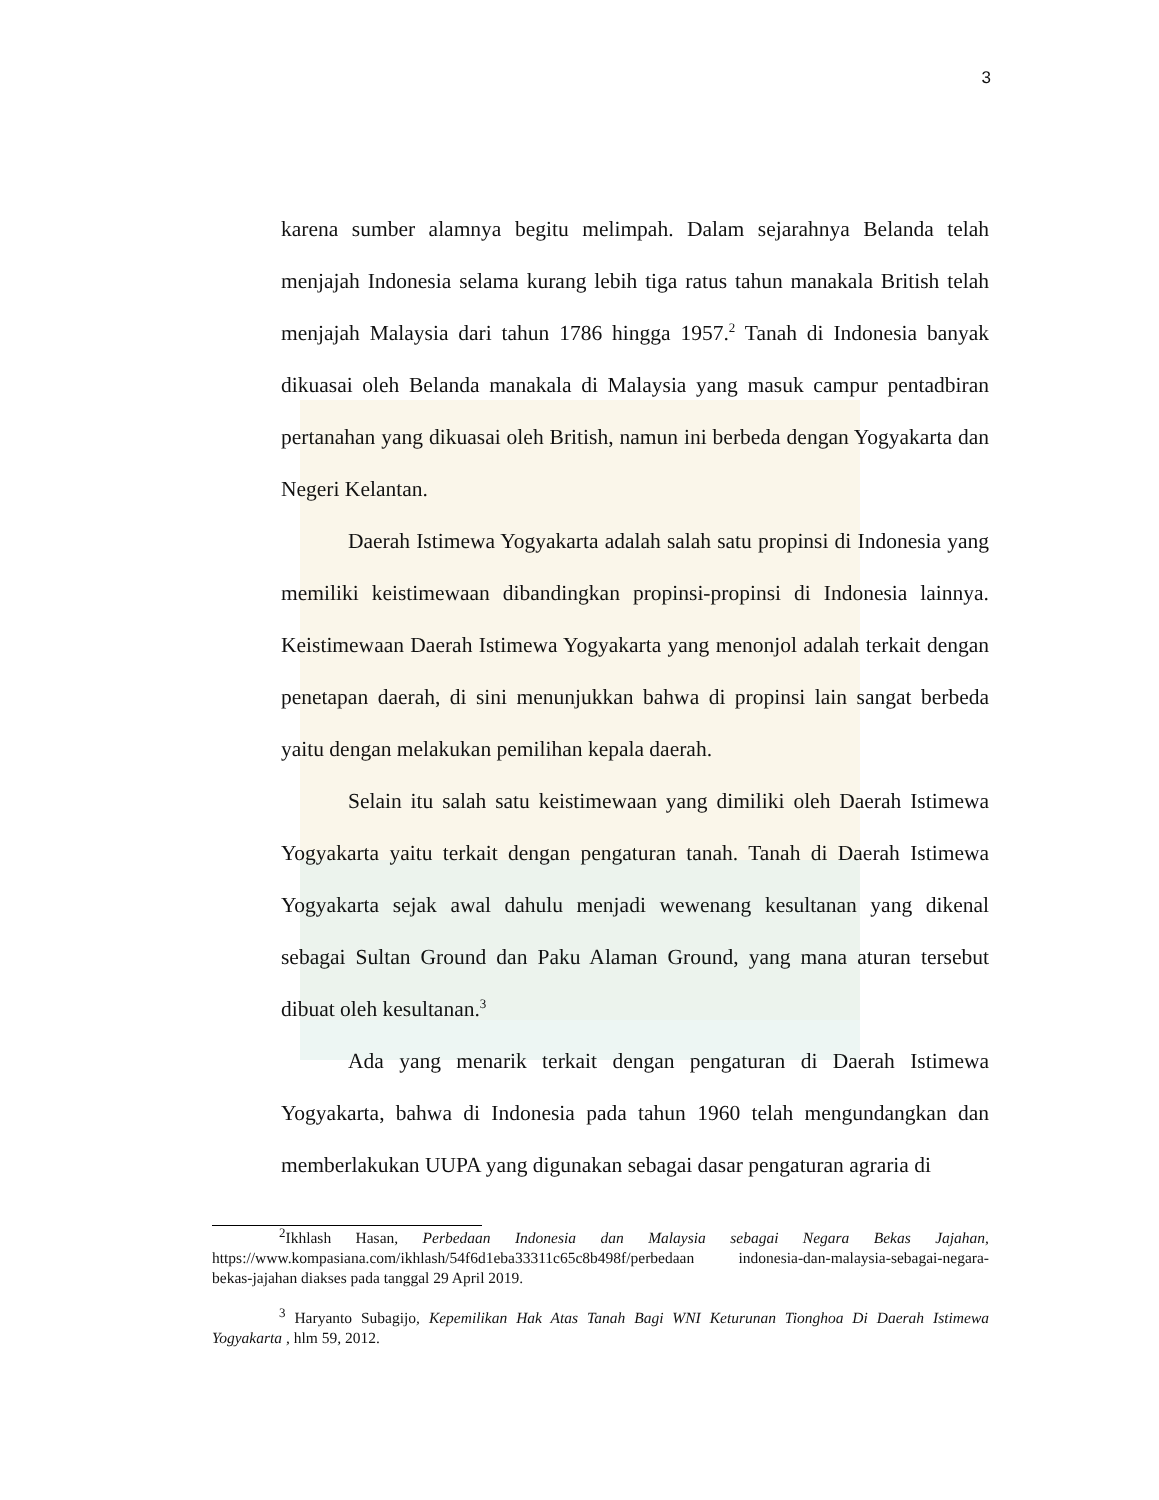3
karena sumber alamnya begitu melimpah. Dalam sejarahnya Belanda telah menjajah Indonesia selama kurang lebih tiga ratus tahun manakala British telah menjajah Malaysia dari tahun 1786 hingga 1957.<sup>2</sup> Tanah di Indonesia banyak dikuasai oleh Belanda manakala di Malaysia yang masuk campur pentadbiran pertanahan yang dikuasai oleh British, namun ini berbeda dengan Yogyakarta dan Negeri Kelantan.
Daerah Istimewa Yogyakarta adalah salah satu propinsi di Indonesia yang memiliki keistimewaan dibandingkan propinsi-propinsi di Indonesia lainnya. Keistimewaan Daerah Istimewa Yogyakarta yang menonjol adalah terkait dengan penetapan daerah, di sini menunjukkan bahwa di propinsi lain sangat berbeda yaitu dengan melakukan pemilihan kepala daerah.
Selain itu salah satu keistimewaan yang dimiliki oleh Daerah Istimewa Yogyakarta yaitu terkait dengan pengaturan tanah. Tanah di Daerah Istimewa Yogyakarta sejak awal dahulu menjadi wewenang kesultanan yang dikenal sebagai Sultan Ground dan Paku Alaman Ground, yang mana aturan tersebut dibuat oleh kesultanan.<sup>3</sup>
Ada yang menarik terkait dengan pengaturan di Daerah Istimewa Yogyakarta, bahwa di Indonesia pada tahun 1960 telah mengundangkan dan memberlakukan UUPA yang digunakan sebagai dasar pengaturan agraria di
<sup>2</sup> Ikhlash Hasan, Perbedaan Indonesia dan Malaysia sebagai Negara Bekas Jajahan, https://www.kompasiana.com/ikhlash/54f6d1eba33311c65c8b498f/perbedaan indonesia-dan-malaysia-sebagai-negara-bekas-jajahan diakses pada tanggal 29 April 2019.
<sup>3</sup> Haryanto Subagijo, Kepemilikan Hak Atas Tanah Bagi WNI Keturunan Tionghoa Di Daerah Istimewa Yogyakarta , hlm 59, 2012.